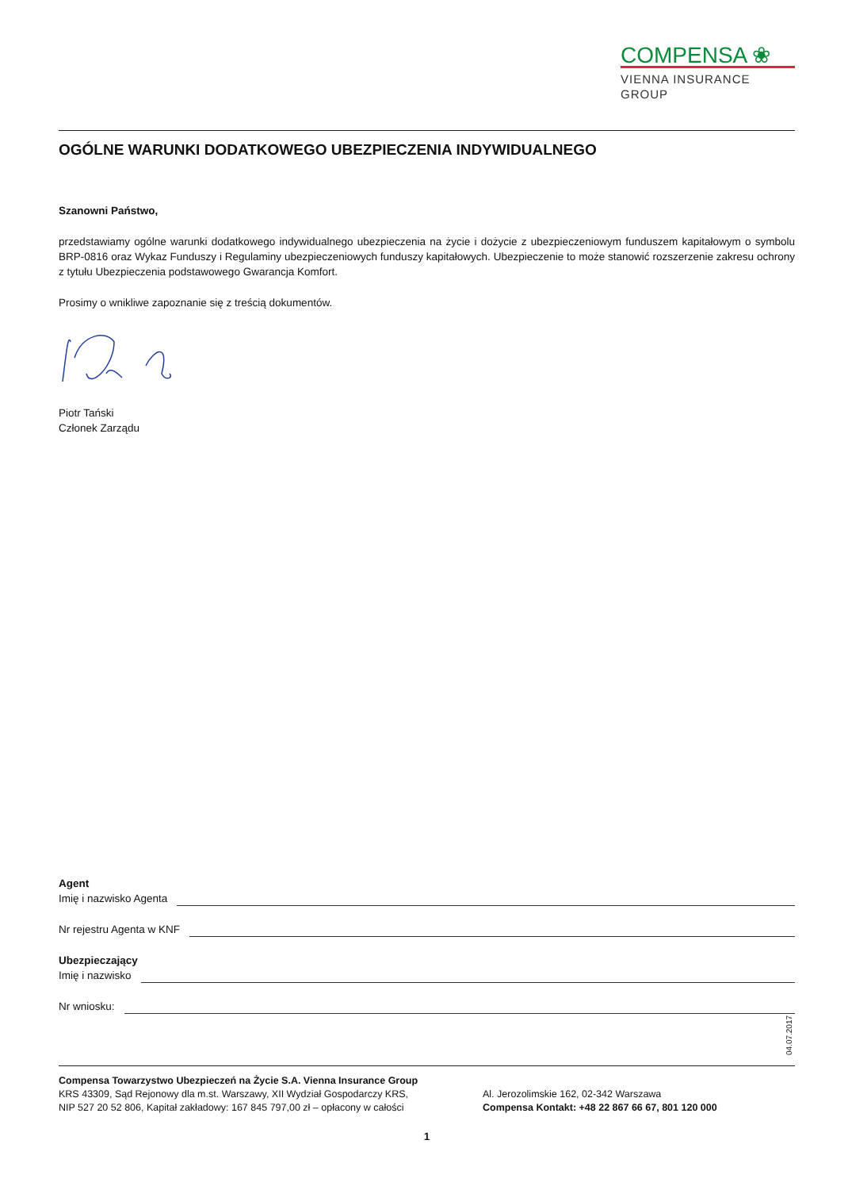COMPENSA ❀
VIENNA INSURANCE GROUP
OGÓLNE WARUNKI DODATKOWEGO UBEZPIECZENIA INDYWIDUALNEGO
Szanowni Państwo,
przedstawiamy ogólne warunki dodatkowego indywidualnego ubezpieczenia na życie i dożycie z ubezpieczeniowym funduszem kapitałowym o symbolu BRP-0816 oraz Wykaz Funduszy i Regulaminy ubezpieczeniowych funduszy kapitałowych. Ubezpieczenie to może stanowić rozszerzenie zakresu ochrony z tytułu Ubezpieczenia podstawowego Gwarancja Komfort.
Prosimy o wnikliwe zapoznanie się z treścią dokumentów.
Piotr Tański
Członek Zarządu
Agent
Imię i nazwisko Agenta
Nr rejestru Agenta w KNF
Ubezpieczający
Imię i nazwisko
Nr wniosku:
Compensa Towarzystwo Ubezpieczeń na Życie S.A. Vienna Insurance Group
KRS 43309, Sąd Rejonowy dla m.st. Warszawy, XII Wydział Gospodarczy KRS,
NIP 527 20 52 806, Kapitał zakładowy: 167 845 797,00 zł – opłacony w całości
Al. Jerozolimskie 162, 02-342 Warszawa
Compensa Kontakt: +48 22 867 66 67, 801 120 000
1
04.07.2017